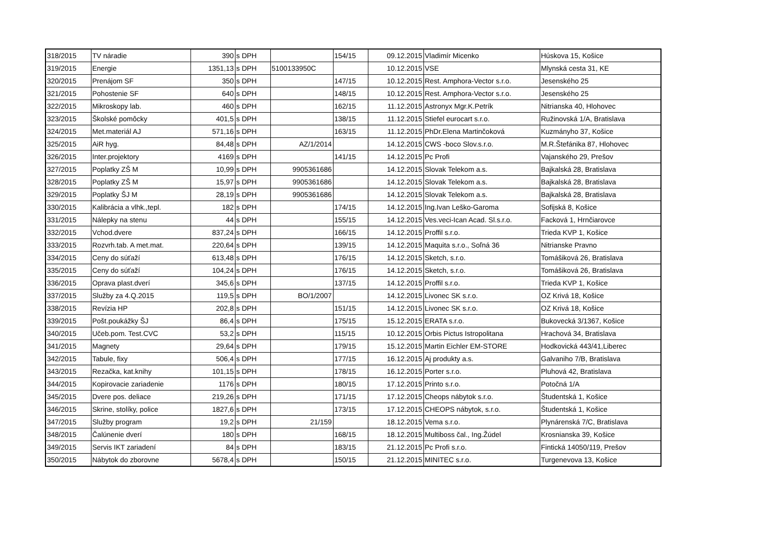| 318/2015 | TV náradie | 390 | s DPH | | 154/15 | 09.12.2015 | Vladimír Micenko | Húskova 15, Košice |
| 319/2015 | Energie | 1351,13 | s DPH | 5100133950C | | 10.12.2015 | VSE | Mlynská cesta 31, KE |
| 320/2015 | Prenájom SF | 350 | s DPH | | 147/15 | 10.12.2015 | Rest. Amphora-Vector s.r.o. | Jesenského 25 |
| 321/2015 | Pohostenie SF | 640 | s DPH | | 148/15 | 10.12.2015 | Rest. Amphora-Vector s.r.o. | Jesenského 25 |
| 322/2015 | Mikroskopy lab. | 460 | s DPH | | 162/15 | 11.12.2015 | Astronyx Mgr.K.Petrík | Nitrianska 40, Hlohovec |
| 323/2015 | Školské pomôcky | 401,5 | s DPH | | 138/15 | 11.12.2015 | Stiefel eurocart s.r.o. | Ružinovská 1/A, Bratislava |
| 324/2015 | Met.materiál AJ | 571,16 | s DPH | | 163/15 | 11.12.2015 | PhDr.Elena Martinčoková | Kuzmányho 37, Košice |
| 325/2015 | AiR hyg. | 84,48 | s DPH | AZ/1/2014 | | 14.12.2015 | CWS -boco Slov.s.r.o. | M.R.Štefánika 87, Hlohovec |
| 326/2015 | Inter.projektory | 4169 | s DPH | | 141/15 | 14.12.2015 | Pc Profi | Vajanského 29, Prešov |
| 327/2015 | Poplatky ZŠ M | 10,99 | s DPH | 9905361686 | | 14.12.2015 | Slovak Telekom a.s. | Bajkalská 28, Bratislava |
| 328/2015 | Poplatky ZŠ M | 15,97 | s DPH | 9905361686 | | 14.12.2015 | Slovak Telekom a.s. | Bajkalská 28, Bratislava |
| 329/2015 | Poplatky ŠJ M | 28,19 | s DPH | 9905361686 | | 14.12.2015 | Slovak Telekom a.s. | Bajkalská 28, Bratislava |
| 330/2015 | Kalibrácia a vlhk.,tepl. | 182 | s DPH | | 174/15 | 14.12.2015 | Ing.Ivan Leško-Garoma | Sofijská 8, Košice |
| 331/2015 | Nálepky na stenu | 44 | s DPH | | 155/15 | 14.12.2015 | Ves.veci-Ican Acad. Sl.s.r.o. | Facková 1, Hrnčiarovce |
| 332/2015 | Vchod.dvere | 837,24 | s DPH | | 166/15 | 14.12.2015 | Proffil s.r.o. | Trieda KVP 1, Košice |
| 333/2015 | Rozvrh.tab. A met.mat. | 220,64 | s DPH | | 139/15 | 14.12.2015 | Maquita s.r.o., Soľná 36 | Nitrianske Pravno |
| 334/2015 | Ceny do súťaží | 613,48 | s DPH | | 176/15 | 14.12.2015 | Sketch, s.r.o. | Tomášiková 26, Bratislava |
| 335/2015 | Ceny do súťaží | 104,24 | s DPH | | 176/15 | 14.12.2015 | Sketch, s.r.o. | Tomášiková 26, Bratislava |
| 336/2015 | Oprava plast.dverí | 345,6 | s DPH | | 137/15 | 14.12.2015 | Proffil s.r.o. | Trieda KVP 1, Košice |
| 337/2015 | Služby za 4.Q.2015 | 119,5 | s DPH | BO/1/2007 | | 14.12.2015 | Livonec SK s.r.o. | OZ Krivá 18, Košice |
| 338/2015 | Revízia HP | 202,8 | s DPH | | 151/15 | 14.12.2015 | Livonec SK s.r.o. | OZ Krivá 18, Košice |
| 339/2015 | Pošt.poukážky ŠJ | 86,4 | s DPH | | 175/15 | 15.12.2015 | ERATA s.r.o. | Bukovecká 3/1367, Košice |
| 340/2015 | Učeb.pom. Test.CVC | 53,2 | s DPH | | 115/15 | 10.12.2015 | Orbis Pictus Istropolitana | Hrachová 34, Bratislava |
| 341/2015 | Magnety | 29,64 | s DPH | | 179/15 | 15.12.2015 | Martin Eichler EM-STORE | Hodkovická 443/41,Liberec |
| 342/2015 | Tabule, fixy | 506,4 | s DPH | | 177/15 | 16.12.2015 | Aj produkty a.s. | Galvaniho 7/B, Bratislava |
| 343/2015 | Rezačka, kat.knihy | 101,15 | s DPH | | 178/15 | 16.12.2015 | Porter s.r.o. | Pluhová 42, Bratislava |
| 344/2015 | Kopirovacie zariadenie | 1176 | s DPH | | 180/15 | 17.12.2015 | Printo s.r.o. | Potočná 1/A |
| 345/2015 | Dvere pos. deliace | 219,26 | s DPH | | 171/15 | 17.12.2015 | Cheops nábytok s.r.o. | Študentská 1, Košice |
| 346/2015 | Skrine, stolíky, police | 1827,6 | s DPH | | 173/15 | 17.12.2015 | CHEOPS nábytok, s.r.o. | Študentská 1, Košice |
| 347/2015 | Služby program | 19,2 | s DPH | 21/159 | | 18.12.2015 | Vema s.r.o. | Plynárenská 7/C, Bratislava |
| 348/2015 | Čalúnenie dverí | 180 | s DPH | | 168/15 | 18.12.2015 | Multiboss čal., Ing.Žúdel | Krosnianska 39, Košice |
| 349/2015 | Servis IKT zariadení | 84 | s DPH | | 183/15 | 21.12.2015 | Pc Profi s.r.o. | Fintická 14050/119, Prešov |
| 350/2015 | Nábytok do zborovne | 5678,4 | s DPH | | 150/15 | 21.12.2015 | MINITEC s.r.o. | Turgenevova 13, Košice |